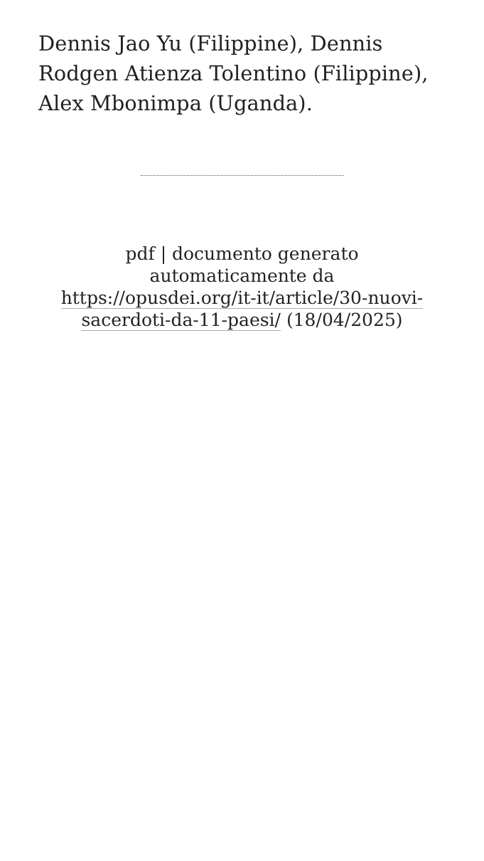Dennis Jao Yu (Filippine), Dennis Rodgen Atienza Tolentino (Filippine), Alex Mbonimpa (Uganda).
pdf | documento generato automaticamente da https://opusdei.org/it-it/article/30-nuovi-sacerdoti-da-11-paesi/ (18/04/2025)